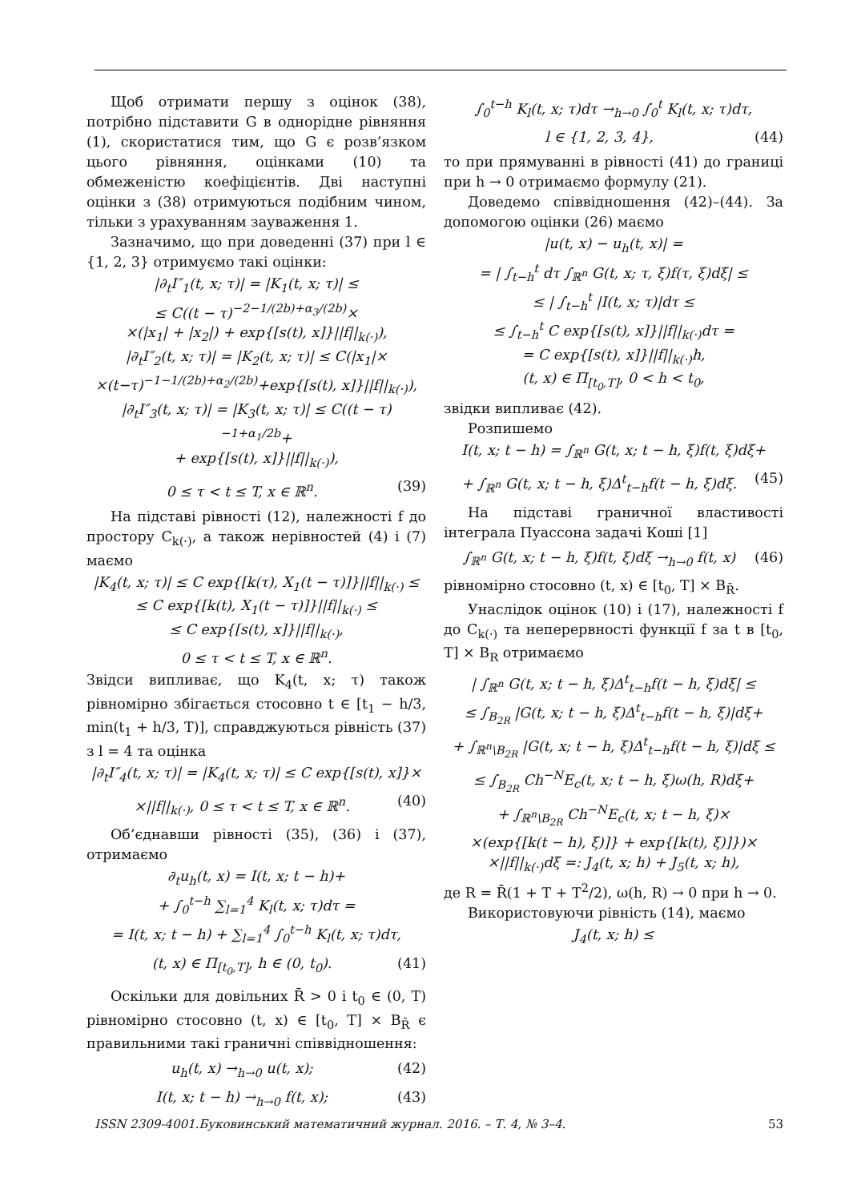Щоб отримати першу з оцінок (38), потрібно підставити G в однорідне рівняння (1), скористатися тим, що G є розв’язком цього рівняння, оцінками (10) та обмеженістю коефіцієнтів. Дві наступні оцінки з (38) отримуються подібним чином, тільки з урахуванням зауваження 1.
Зазначимо, що при доведенні (37) при l ∈ {1, 2, 3} отримуємо такі оцінки:
|∂<sub>t</sub>I″<sub>1</sub>(t, x; τ)| = |K<sub>1</sub>(t, x; τ)| ≤
≤ C((t − τ)<sup>−2−1/(2b)+α<sub>3</sub>/(2b)</sup>×
×(|x<sub>1</sub>| + |x<sub>2</sub>|) + exp{[s(t), x]}||f||<sub>k(·)</sub>),
|∂<sub>t</sub>I″<sub>2</sub>(t, x; τ)| = |K<sub>2</sub>(t, x; τ)| ≤ C(|x<sub>1</sub>|×
×(t−τ)<sup>−1−1/(2b)+α<sub>2</sub>/(2b)</sup>+exp{[s(t), x]}||f||<sub>k(·)</sub>),
|∂<sub>t</sub>I″<sub>3</sub>(t, x; τ)| = |K<sub>3</sub>(t, x; τ)| ≤ C((t − τ)<sup>−1+α<sub>1</sub>/2b</sup>+
+ exp{[s(t), x]}||f||<sub>k(·)</sub>),
0 ≤ τ < t ≤ T, x ∈ ℝ<sup>n</sup>. (39)
На підставі рівності (12), належності f до простору C<sub>k(·)</sub>, а також нерівностей (4) і (7) маємо
|K<sub>4</sub>(t, x; τ)| ≤ C exp{[k(τ), X<sub>1</sub>(t − τ)]}||f||<sub>k(·)</sub> ≤
≤ C exp{[k(t), X<sub>1</sub>(t − τ)]}||f||<sub>k(·)</sub> ≤
≤ C exp{[s(t), x]}||f||<sub>k(·)</sub>,
0 ≤ τ < t ≤ T, x ∈ ℝ<sup>n</sup>.
Звідси випливає, що K<sub>4</sub>(t, x; τ) також рівномірно збігається стосовно t ∈ [t<sub>1</sub> − h/3, min(t<sub>1</sub> + h/3, T)], справджуються рівність (37) з l = 4 та оцінка
|∂<sub>t</sub>I″<sub>4</sub>(t, x; τ)| = |K<sub>4</sub>(t, x; τ)| ≤ C exp{[s(t), x]}×
×||f||<sub>k(·)</sub>, 0 ≤ τ < t ≤ T, x ∈ ℝ<sup>n</sup>. (40)
Об’єднавши рівності (35), (36) і (37), отримаємо
∂<sub>t</sub>u<sub>h</sub>(t, x) = I(t, x; t − h)+
+ ∫<sub>0</sub><sup>t−h</sup> ∑<sub>l=1</sub><sup>4</sup> K<sub>l</sub>(t, x; τ)dτ =
= I(t, x; t − h) + ∑<sub>l=1</sub><sup>4</sup> ∫<sub>0</sub><sup>t−h</sup> K<sub>l</sub>(t, x; τ)dτ,
(t, x) ∈ Π<sub>[t<sub>0</sub>,T]</sub>, h ∈ (0, t<sub>0</sub>). (41)
Оскільки для довільних R̄ > 0 і t<sub>0</sub> ∈ (0, T) рівномірно стосовно (t, x) ∈ [t<sub>0</sub>, T] × B<sub>R̄</sub> є правильними такі граничні співвідношення:
u<sub>h</sub>(t, x) →<sub>h→0</sub> u(t, x); (42)
I(t, x; t − h) →<sub>h→0</sub> f(t, x); (43)
∫<sub>0</sub><sup>t−h</sup> K<sub>l</sub>(t, x; τ)dτ →<sub>h→0</sub> ∫<sub>0</sub><sup>t</sup> K<sub>l</sub>(t, x; τ)dτ,
l ∈ {1, 2, 3, 4}, (44)
то при прямуванні в рівності (41) до границі при h → 0 отримаємо формулу (21).
Доведемо співвідношення (42)–(44). За допомогою оцінки (26) маємо
|u(t, x) − u<sub>h</sub>(t, x)| =
= | ∫<sub>t−h</sub><sup>t</sup> dτ ∫<sub>ℝ<sup>n</sup></sub> G(t, x; τ, ξ)f(τ, ξ)dξ| ≤
≤ | ∫<sub>t−h</sub><sup>t</sup> |I(t, x; τ)|dτ ≤
≤ ∫<sub>t−h</sub><sup>t</sup> C exp{[s(t), x]}||f||<sub>k(·)</sub>dτ =
= C exp{[s(t), x]}||f||<sub>k(·)</sub>h,
(t, x) ∈ Π<sub>[t<sub>0</sub>,T]</sub>, 0 < h < t<sub>0</sub>,
звідки випливає (42).
Розпишемо
I(t, x; t − h) = ∫<sub>ℝ<sup>n</sup></sub> G(t, x; t − h, ξ)f(t, ξ)dξ+
+ ∫<sub>ℝ<sup>n</sup></sub> G(t, x; t − h, ξ)Δ<sup>t</sup><sub>t−h</sub>f(t − h, ξ)dξ. (45)
На підставі граничної властивості інтеграла Пуассона задачі Коші [1]
∫<sub>ℝ<sup>n</sup></sub> G(t, x; t − h, ξ)f(t, ξ)dξ →<sub>h→0</sub> f(t, x) (46)
рівномірно стосовно (t, x) ∈ [t<sub>0</sub>, T] × B<sub>R̄</sub>.
Унаслідок оцінок (10) і (17), належності f до C<sub>k(·)</sub> та неперервності функції f за t в [t<sub>0</sub>, T] × B<sub>R</sub> отримаємо
| ∫<sub>ℝ<sup>n</sup></sub> G(t, x; t − h, ξ)Δ<sup>t</sup><sub>t−h</sub>f(t − h, ξ)dξ| ≤
≤ ∫<sub>B<sub>2R</sub></sub> |G(t, x; t − h, ξ)Δ<sup>t</sup><sub>t−h</sub>f(t − h, ξ)|dξ+
+ ∫<sub>ℝ<sup>n</sup>\B<sub>2R</sub></sub> |G(t, x; t − h, ξ)Δ<sup>t</sup><sub>t−h</sub>f(t − h, ξ)|dξ ≤
≤ ∫<sub>B<sub>2R</sub></sub> Ch<sup>−N</sup>E<sub>c</sub>(t, x; t − h, ξ)ω(h, R)dξ+
+ ∫<sub>ℝ<sup>n</sup>\B<sub>2R</sub></sub> Ch<sup>−N</sup>E<sub>c</sub>(t, x; t − h, ξ)×
×(exp{[k(t − h), ξ)]} + exp{[k(t), ξ)]})×
×||f||<sub>k(·)</sub>dξ =: J<sub>4</sub>(t, x; h) + J<sub>5</sub>(t, x; h),
де R = R̄(1 + T + T<sup>2</sup>/2), ω(h, R) → 0 при h → 0.
Використовуючи рівність (14), маємо
J<sub>4</sub>(t, x; h) ≤
ISSN 2309-4001.Буковинський математичний журнал. 2016. – Т. 4, № 3–4. 53